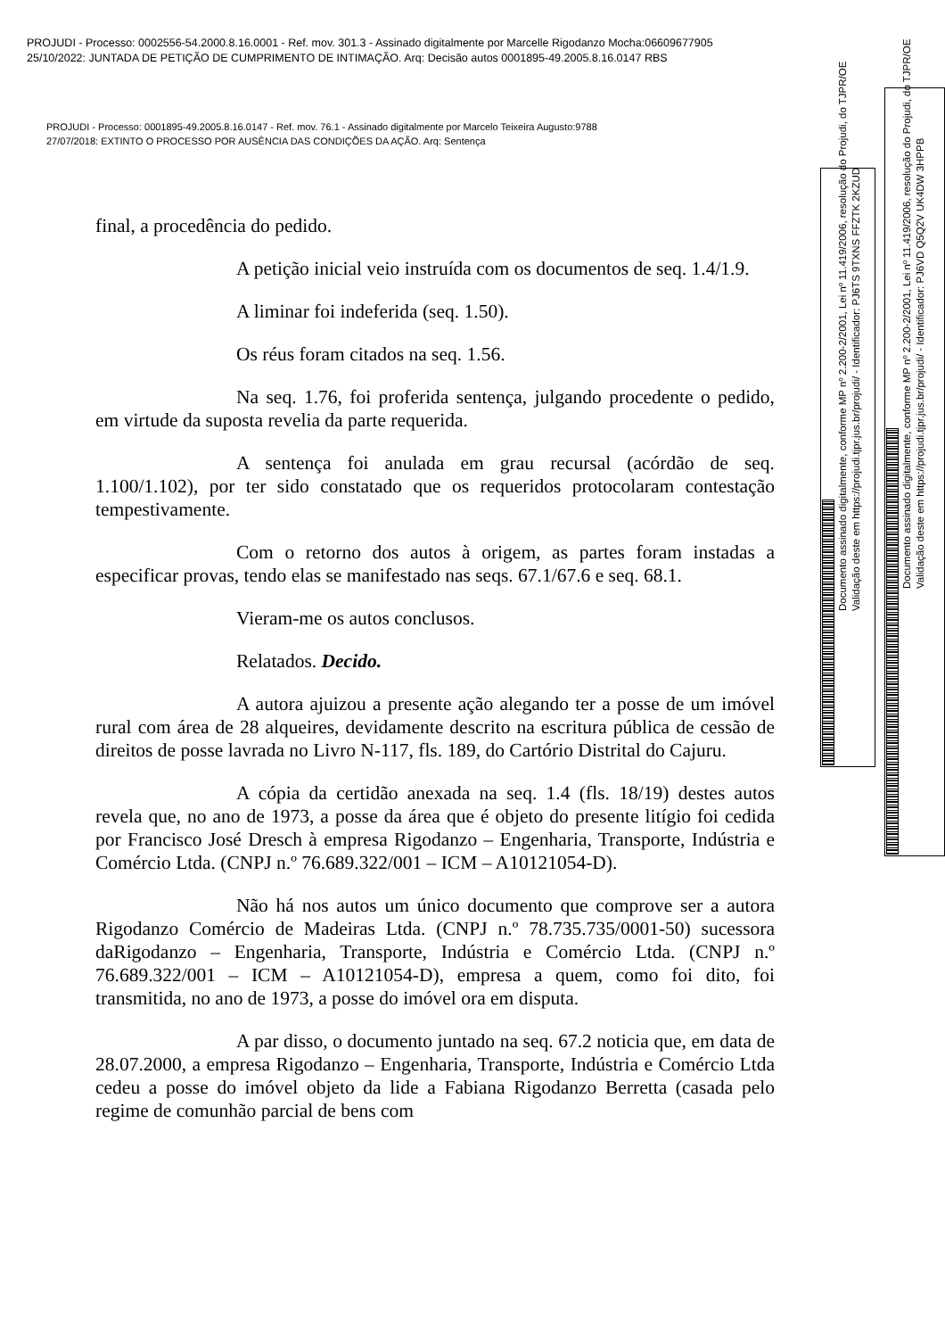PROJUDI - Processo: 0002556-54.2000.8.16.0001 - Ref. mov. 301.3 - Assinado digitalmente por Marcelle Rigodanzo Mocha:06609677905
25/10/2022: JUNTADA DE PETIÇÃO DE CUMPRIMENTO DE INTIMAÇÃO. Arq: Decisão autos 0001895-49.2005.8.16.0147 RBS
PROJUDI - Processo: 0001895-49.2005.8.16.0147 - Ref. mov. 76.1 - Assinado digitalmente por Marcelo Teixeira Augusto:9788
27/07/2018: EXTINTO O PROCESSO POR AUSÊNCIA DAS CONDIÇÕES DA AÇÃO. Arq: Sentença
final, a procedência do pedido.
A petição inicial veio instruída com os documentos de seq. 1.4/1.9.
A liminar foi indeferida (seq. 1.50).
Os réus foram citados na seq. 1.56.
Na seq. 1.76, foi proferida sentença, julgando procedente o pedido, em virtude da suposta revelia da parte requerida.
A sentença foi anulada em grau recursal (acórdão de seq. 1.100/1.102), por ter sido constatado que os requeridos protocolaram contestação tempestivamente.
Com o retorno dos autos à origem, as partes foram instadas a especificar provas, tendo elas se manifestado nas seqs. 67.1/67.6 e seq. 68.1.
Vieram-me os autos conclusos.
Relatados. Decido.
A autora ajuizou a presente ação alegando ter a posse de um imóvel rural com área de 28 alqueires, devidamente descrito na escritura pública de cessão de direitos de posse lavrada no Livro N-117, fls. 189, do Cartório Distrital do Cajuru.
A cópia da certidão anexada na seq. 1.4 (fls. 18/19) destes autos revela que, no ano de 1973, a posse da área que é objeto do presente litígio foi cedida por Francisco José Dresch à empresa Rigodanzo – Engenharia, Transporte, Indústria e Comércio Ltda. (CNPJ n.º 76.689.322/001 – ICM – A10121054-D).
Não há nos autos um único documento que comprove ser a autora Rigodanzo Comércio de Madeiras Ltda. (CNPJ n.º 78.735.735/0001-50) sucessora daRigodanzo – Engenharia, Transporte, Indústria e Comércio Ltda. (CNPJ n.º 76.689.322/001 – ICM – A10121054-D), empresa a quem, como foi dito, foi transmitida, no ano de 1973, a posse do imóvel ora em disputa.
A par disso, o documento juntado na seq. 67.2 noticia que, em data de 28.07.2000, a empresa Rigodanzo – Engenharia, Transporte, Indústria e Comércio Ltda cedeu a posse do imóvel objeto da lide a Fabiana Rigodanzo Berretta (casada pelo regime de comunhão parcial de bens com
Documento assinado digitalmente, conforme MP nº 2.200-2/2001, Lei nº 11.419/2006, resolução do Projudi, do TJPR/OE
Validação deste em https://projudi.tjpr.jus.br/projudi/ - Identificador: PJ6TS 9TXNS FFZTK 2KZUD
Documento assinado digitalmente, conforme MP nº 2.200-2/2001, Lei nº 11.419/2006, resolução do Projudi, do TJPR/OE
Validação deste em https://projudi.tjpr.jus.br/projudi/ - Identificador: PJ6VD Q5Q2V UK4DW 3HPPB